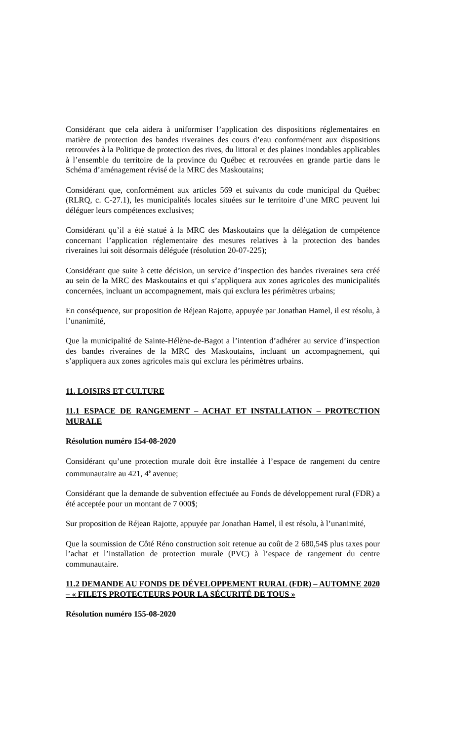Considérant que cela aidera à uniformiser l’application des dispositions réglementaires en matière de protection des bandes riveraines des cours d’eau conformément aux dispositions retrouvées à la Politique de protection des rives, du littoral et des plaines inondables applicables à l’ensemble du territoire de la province du Québec et retrouvées en grande partie dans le Schéma d’aménagement révisé de la MRC des Maskoutains;
Considérant que, conformément aux articles 569 et suivants du code municipal du Québec (RLRQ, c. C-27.1), les municipalités locales situées sur le territoire d’une MRC peuvent lui déléguer leurs compétences exclusives;
Considérant qu’il a été statué à la MRC des Maskoutains que la délégation de compétence concernant l’application réglementaire des mesures relatives à la protection des bandes riveraines lui soit désormais déléguée (résolution 20-07-225);
Considérant que suite à cette décision, un service d’inspection des bandes riveraines sera créé au sein de la MRC des Maskoutains et qui s’appliquera aux zones agricoles des municipalités concernées, incluant un accompagnement, mais qui exclura les périmètres urbains;
En conséquence, sur proposition de Réjean Rajotte, appuyée par Jonathan Hamel, il est résolu, à l’unanimité,
Que la municipalité de Sainte-Hélène-de-Bagot a l’intention d’adhérer au service d’inspection des bandes riveraines de la MRC des Maskoutains, incluant un accompagnement, qui s’appliquera aux zones agricoles mais qui exclura les périmètres urbains.
11. LOISIRS ET CULTURE
11.1 ESPACE DE RANGEMENT – ACHAT ET INSTALLATION – PROTECTION MURALE
Résolution numéro 154-08-2020
Considérant qu’une protection murale doit être installée à l’espace de rangement du centre communautaire au 421, 4<sup>e</sup> avenue;
Considérant que la demande de subvention effectuée au Fonds de développement rural (FDR) a été acceptée pour un montant de 7 000$;
Sur proposition de Réjean Rajotte, appuyée par Jonathan Hamel, il est résolu, à l’unanimité,
Que la soumission de Côté Réno construction soit retenue au coût de 2 680,54$ plus taxes pour l’achat et l’installation de protection murale (PVC) à l’espace de rangement du centre communautaire.
11.2 DEMANDE AU FONDS DE DÉVELOPPEMENT RURAL (FDR) – AUTOMNE 2020 – « FILETS PROTECTEURS POUR LA SÉCURITÉ DE TOUS »
Résolution numéro 155-08-2020